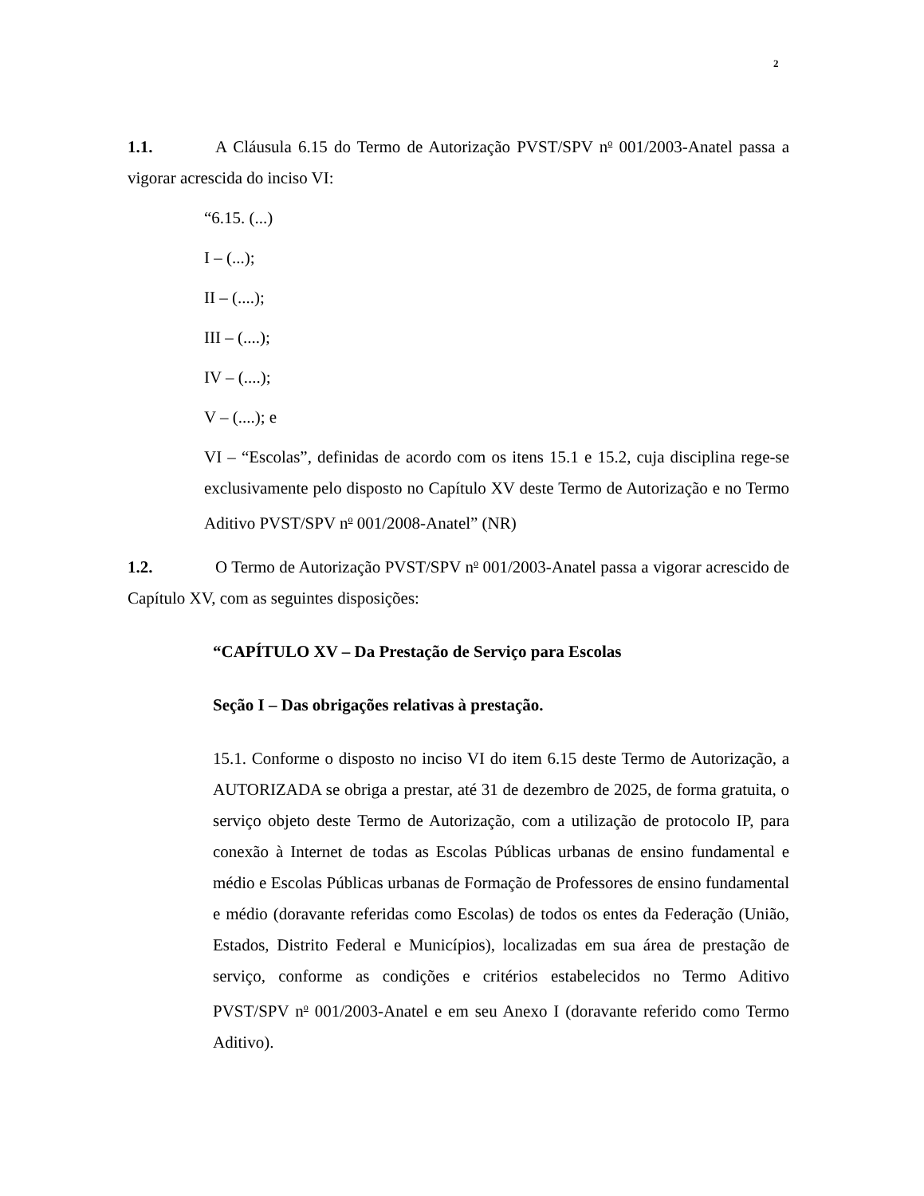2
1.1. A Cláusula 6.15 do Termo de Autorização PVST/SPV n<sup>o</sup> 001/2003-Anatel passa a vigorar acrescida do inciso VI:
“6.15. (...)
I – (...);
II – (....);
III – (....);
IV – (....);
V – (....); e
VI – “Escolas”, definidas de acordo com os itens 15.1 e 15.2, cuja disciplina rege-se exclusivamente pelo disposto no Capítulo XV deste Termo de Autorização e no Termo Aditivo PVST/SPV n<sup>o</sup> 001/2008-Anatel” (NR)
1.2. O Termo de Autorização PVST/SPV n<sup>o</sup> 001/2003-Anatel passa a vigorar acrescido de Capítulo XV, com as seguintes disposições:
“CAPÍTULO XV – Da Prestação de Serviço para Escolas
Seção I – Das obrigações relativas à prestação.
15.1. Conforme o disposto no inciso VI do item 6.15 deste Termo de Autorização, a AUTORIZADA se obriga a prestar, até 31 de dezembro de 2025, de forma gratuita, o serviço objeto deste Termo de Autorização, com a utilização de protocolo IP, para conexão à Internet de todas as Escolas Públicas urbanas de ensino fundamental e médio e Escolas Públicas urbanas de Formação de Professores de ensino fundamental e médio (doravante referidas como Escolas) de todos os entes da Federação (União, Estados, Distrito Federal e Municípios), localizadas em sua área de prestação de serviço, conforme as condições e critérios estabelecidos no Termo Aditivo PVST/SPV n<sup>o</sup> 001/2003-Anatel e em seu Anexo I (doravante referido como Termo Aditivo).